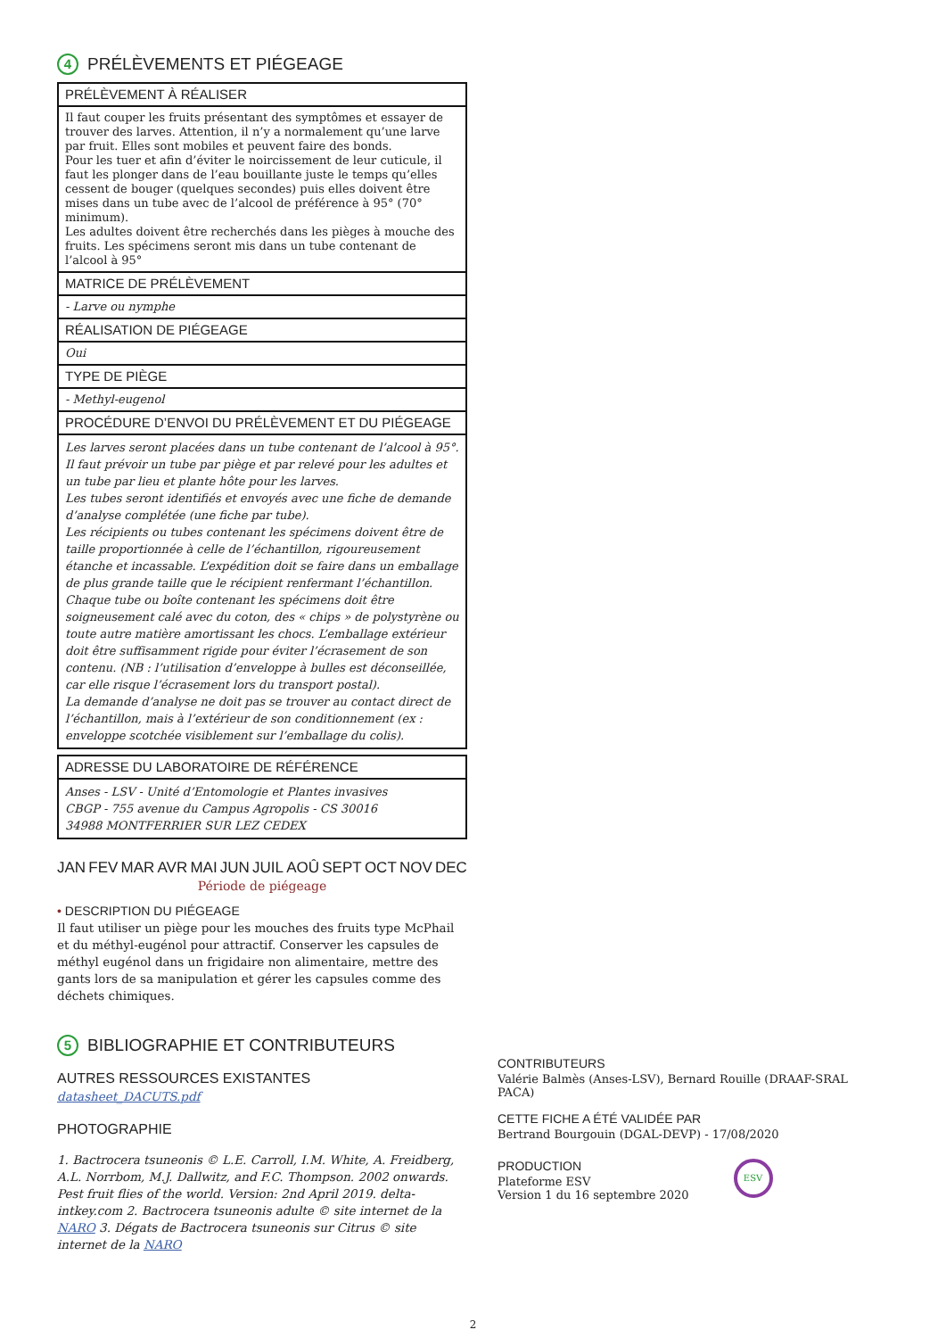4 PRÉLÈVEMENTS ET PIÉGEAGE
| PRÉLÈVEMENT À RÉALISER |
| Il faut couper les fruits présentant des symptômes et essayer de trouver des larves. Attention, il n’y a normalement qu’une larve par fruit. Elles sont mobiles et peuvent faire des bonds. Pour les tuer et afin d’éviter le noircissement de leur cuticule, il faut les plonger dans de l’eau bouillante juste le temps qu’elles cessent de bouger (quelques secondes) puis elles doivent être mises dans un tube avec de l’alcool de préférence à 95° (70° minimum). Les adultes doivent être recherchés dans les pièges à mouche des fruits. Les spécimens seront mis dans un tube contenant de l’alcool à 95° |
| MATRICE DE PRÉLÈVEMENT |
| - Larve ou nymphe |
| RÉALISATION DE PIÉGEAGE |
| Oui |
| TYPE DE PIÈGE |
| - Methyl-eugenol |
| PROCÉDURE D’ENVOI DU PRÉLÈVEMENT ET DU PIÉGEAGE |
| Les larves seront placées dans un tube contenant de l’alcool à 95°. Il faut prévoir un tube par piège et par relevé pour les adultes et un tube par lieu et plante hôte pour les larves. Les tubes seront identifiés et envoyés avec une fiche de demande d’analyse complétée (une fiche par tube). Les récipients ou tubes contenant les spécimens doivent être de taille proportionnée à celle de l’échantillon, rigoureusement étanche et incassable. L’expédition doit se faire dans un emballage de plus grande taille que le récipient renfermant l’échantillon. Chaque tube ou boîte contenant les spécimens doit être soigneusement calé avec du coton, des « chips » de polystyrène ou toute autre matière amortissant les chocs. L’emballage extérieur doit être suffisamment rigide pour éviter l’écrasement de son contenu. (NB : l’utilisation d’enveloppe à bulles est déconseillée, car elle risque l’écrasement lors du transport postal). La demande d’analyse ne doit pas se trouver au contact direct de l’échantillon, mais à l’extérieur de son conditionnement (ex : enveloppe scotchée visiblement sur l’emballage du colis). |
| ADRESSE DU LABORATOIRE DE RÉFÉRENCE |
| Anses - LSV - Unité d’Entomologie et Plantes invasives CBGP - 755 avenue du Campus Agropolis - CS 30016 34988 MONTFERRIER SUR LEZ CEDEX |
JAN FEV MAR AVR MAI JUN JUIL AOÛ SEPT OCT NOV DEC
Période de piégeage
• DESCRIPTION DU PIÉGEAGE
Il faut utiliser un piège pour les mouches des fruits type McPhail et du méthyl-eugénol pour attractif. Conserver les capsules de méthyl eugénol dans un frigidaire non alimentaire, mettre des gants lors de sa manipulation et gérer les capsules comme des déchets chimiques.
5 BIBLIOGRAPHIE ET CONTRIBUTEURS
AUTRES RESSOURCES EXISTANTES
datasheet_DACUTS.pdf
PHOTOGRAPHIE
1. Bactrocera tsuneonis © L.E. Carroll, I.M. White, A. Freidberg, A.L. Norrbom, M.J. Dallwitz, and F.C. Thompson. 2002 onwards. Pest fruit flies of the world. Version: 2nd April 2019. delta-intkey.com 2. Bactrocera tsuneonis adulte © site internet de la NARO 3. Dégats de Bactrocera tsuneonis sur Citrus © site internet de la NARO
CONTRIBUTEURS
Valérie Balmès (Anses-LSV), Bernard Rouille (DRAAF-SRAL PACA)
CETTE FICHE A ÉTÉ VALIDÉE PAR
Bertrand Bourgouin (DGAL-DEVP) - 17/08/2020
PRODUCTION
Plateforme ESV
Version 1 du 16 septembre 2020
ESV
2